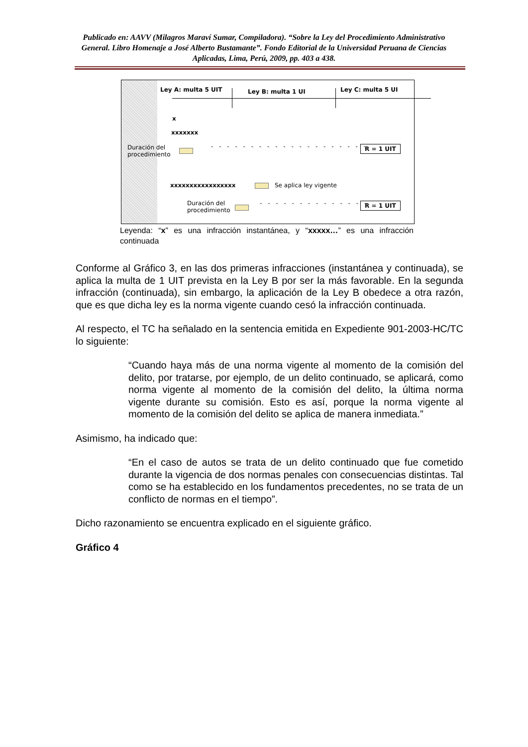Publicado en: AAVV (Milagros Maraví Sumar, Compiladora). “Sobre la Ley del Procedimiento Administrativo General. Libro Homenaje a José Alberto Bustamante”. Fondo Editorial de la Universidad Peruana de Ciencias Aplicadas, Lima, Perú, 2009, pp. 403 a 438.
Ley A: multa 5 UIT Ley B: multa 1 UI Ley C: multa 5 UI
x
xxxxxxx
Duración del
procedimiento
- - - - - - - - - - - - - - - - - - - -
R = 1 UIT
xxxxxxxxxxxxxxxxx Se aplica ley vigente
Duración del
procedimiento
- - - - - - - - - - - - - - R = 1 UIT
Leyenda: “x” es una infracción instantánea, y “xxxxx…” es una infracción continuada
Conforme al Gráfico 3, en las dos primeras infracciones (instantánea y continuada), se aplica la multa de 1 UIT prevista en la Ley B por ser la más favorable. En la segunda infracción (continuada), sin embargo, la aplicación de la Ley B obedece a otra razón, que es que dicha ley es la norma vigente cuando cesó la infracción continuada.
Al respecto, el TC ha señalado en la sentencia emitida en Expediente 901-2003-HC/TC lo siguiente:
“Cuando haya más de una norma vigente al momento de la comisión del delito, por tratarse, por ejemplo, de un delito continuado, se aplicará, como norma vigente al momento de la comisión del delito, la última norma vigente durante su comisión. Esto es así, porque la norma vigente al momento de la comisión del delito se aplica de manera inmediata.”
Asimismo, ha indicado que:
“En el caso de autos se trata de un delito continuado que fue cometido durante la vigencia de dos normas penales con consecuencias distintas. Tal como se ha establecido en los fundamentos precedentes, no se trata de un conflicto de normas en el tiempo”.
Dicho razonamiento se encuentra explicado en el siguiente gráfico.
Gráfico 4